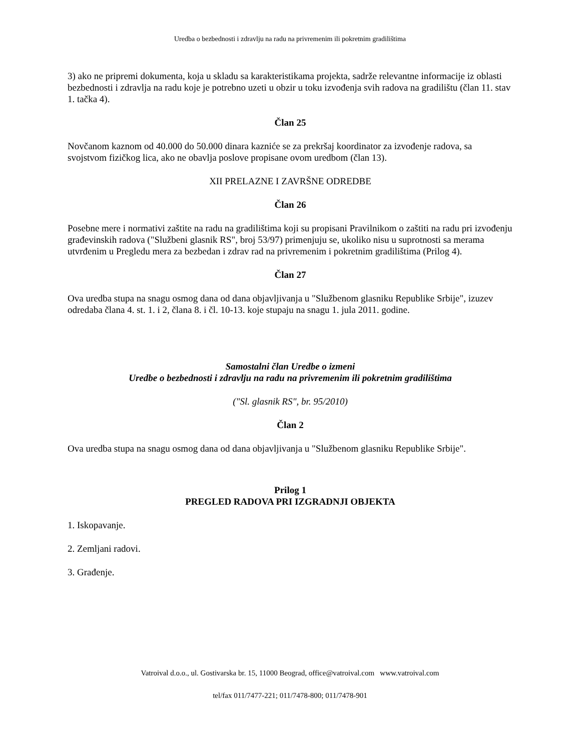Uredba o bezbednosti i zdravlju na radu na privremenim ili pokretnim gradilištima
3) ako ne pripremi dokumenta, koja u skladu sa karakteristikama projekta, sadrže relevantne informacije iz oblasti bezbednosti i zdravlja na radu koje je potrebno uzeti u obzir u toku izvođenja svih radova na gradilištu (član 11. stav 1. tačka 4).
Član 25
Novčanom kaznom od 40.000 do 50.000 dinara kazniće se za prekršaj koordinator za izvođenje radova, sa svojstvom fizičkog lica, ako ne obavlja poslove propisane ovom uredbom (član 13).
XII PRELAZNE I ZAVRŠNE ODREDBE
Član 26
Posebne mere i normativi zaštite na radu na gradilištima koji su propisani Pravilnikom o zaštiti na radu pri izvođenju građevinskih radova ("Službeni glasnik RS", broj 53/97) primenjuju se, ukoliko nisu u suprotnosti sa merama utvrđenim u Pregledu mera za bezbedan i zdrav rad na privremenim i pokretnim gradilištima (Prilog 4).
Član 27
Ova uredba stupa na snagu osmog dana od dana objavljivanja u "Službenom glasniku Republike Srbije", izuzev odredaba člana 4. st. 1. i 2, člana 8. i čl. 10-13. koje stupaju na snagu 1. jula 2011. godine.
Samostalni član Uredbe o izmeni
Uredbe o bezbednosti i zdravlju na radu na privremenim ili pokretnim gradilištima
("Sl. glasnik RS", br. 95/2010)
Član 2
Ova uredba stupa na snagu osmog dana od dana objavljivanja u "Službenom glasniku Republike Srbije".
Prilog 1
PREGLED RADOVA PRI IZGRADNJI OBJEKTA
1. Iskopavanje.
2. Zemljani radovi.
3. Građenje.
Vatroival d.o.o., ul. Gostivarska br. 15, 11000 Beograd, office@vatroival.com www.vatroival.com
tel/fax 011/7477-221; 011/7478-800; 011/7478-901